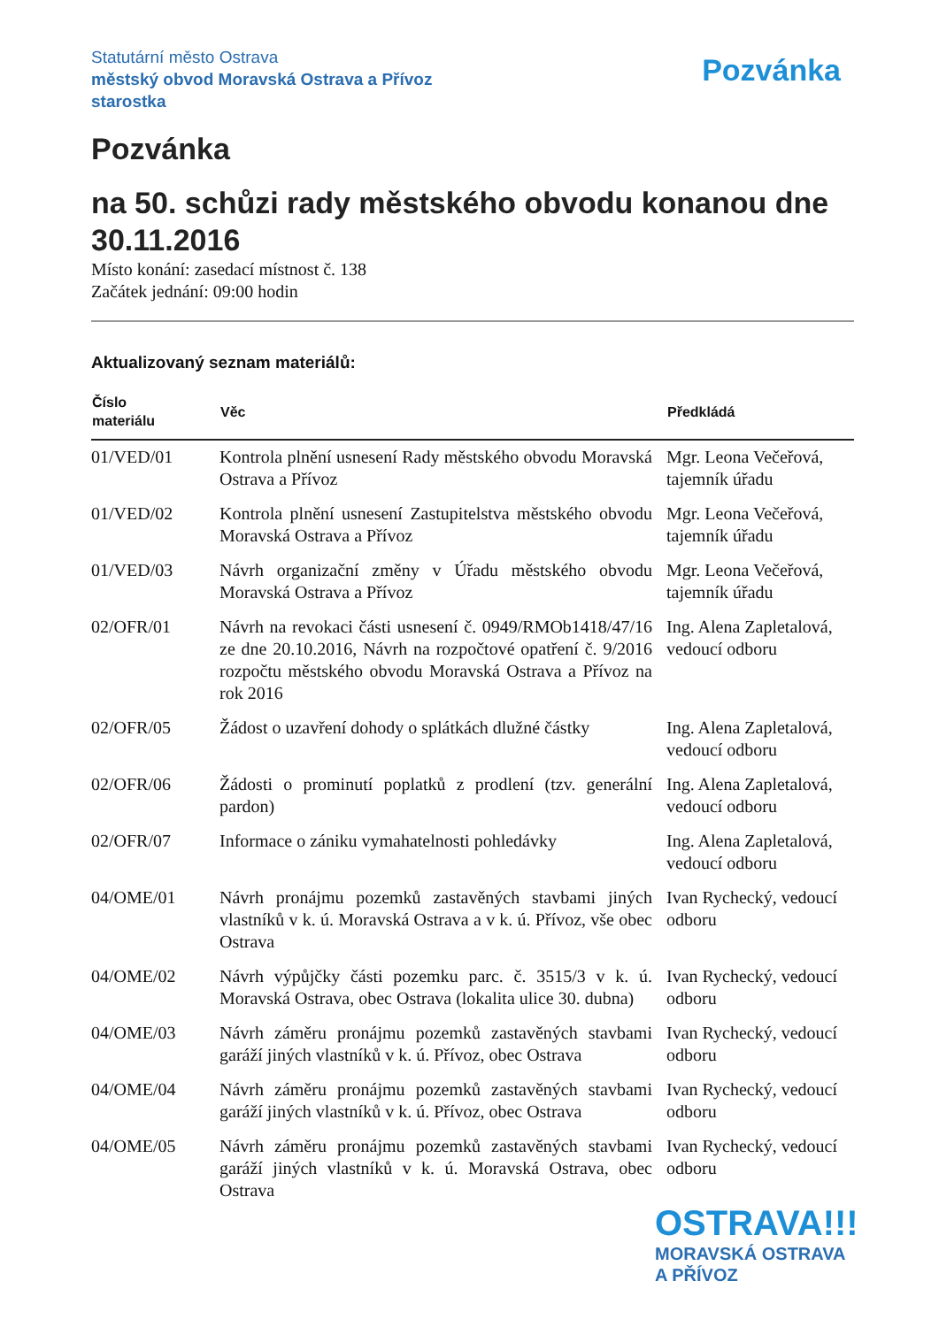Statutární město Ostrava
městský obvod Moravská Ostrava a Přívoz
starostka
Pozvánka
Pozvánka
na 50. schůzi rady městského obvodu konanou dne 30.11.2016
Místo konání: zasedací místnost č. 138
Začátek jednání: 09:00 hodin
Aktualizovaný seznam materiálů:
| Číslo materiálu | Věc | Předkládá |
| --- | --- | --- |
| 01/VED/01 | Kontrola plnění usnesení Rady městského obvodu Moravská Ostrava a Přívoz | Mgr. Leona Večeřová, tajemník úřadu |
| 01/VED/02 | Kontrola plnění usnesení Zastupitelstva městského obvodu Moravská Ostrava a Přívoz | Mgr. Leona Večeřová, tajemník úřadu |
| 01/VED/03 | Návrh organizační změny v Úřadu městského obvodu Moravská Ostrava a Přívoz | Mgr. Leona Večeřová, tajemník úřadu |
| 02/OFR/01 | Návrh na revokaci části usnesení č. 0949/RMOb1418/47/16 ze dne 20.10.2016, Návrh na rozpočtové opatření č. 9/2016 rozpočtu městského obvodu Moravská Ostrava a Přívoz na rok 2016 | Ing. Alena Zapletalová, vedoucí odboru |
| 02/OFR/05 | Žádost o uzavření dohody o splátkách dlužné částky | Ing. Alena Zapletalová, vedoucí odboru |
| 02/OFR/06 | Žádosti o prominutí poplatků z prodlení (tzv. generální pardon) | Ing. Alena Zapletalová, vedoucí odboru |
| 02/OFR/07 | Informace o zániku vymahatelnosti pohledávky | Ing. Alena Zapletalová, vedoucí odboru |
| 04/OME/01 | Návrh pronájmu pozemků zastavěných stavbami jiných vlastníků v k. ú. Moravská Ostrava a v k. ú. Přívoz, vše obec Ostrava | Ivan Rychecký, vedoucí odboru |
| 04/OME/02 | Návrh výpůjčky části pozemku parc. č. 3515/3 v k. ú. Moravská Ostrava, obec Ostrava (lokalita ulice 30. dubna) | Ivan Rychecký, vedoucí odboru |
| 04/OME/03 | Návrh záměru pronájmu pozemků zastavěných stavbami garáží jiných vlastníků v k. ú. Přívoz, obec Ostrava | Ivan Rychecký, vedoucí odboru |
| 04/OME/04 | Návrh záměru pronájmu pozemků zastavěných stavbami garáží jiných vlastníků v k. ú. Přívoz, obec Ostrava | Ivan Rychecký, vedoucí odboru |
| 04/OME/05 | Návrh záměru pronájmu pozemků zastavěných stavbami garáží jiných vlastníků v k. ú. Moravská Ostrava, obec Ostrava | Ivan Rychecký, vedoucí odboru |
OSTRAVA!!!
MORAVSKÁ OSTRAVA
A PŘÍVOZ